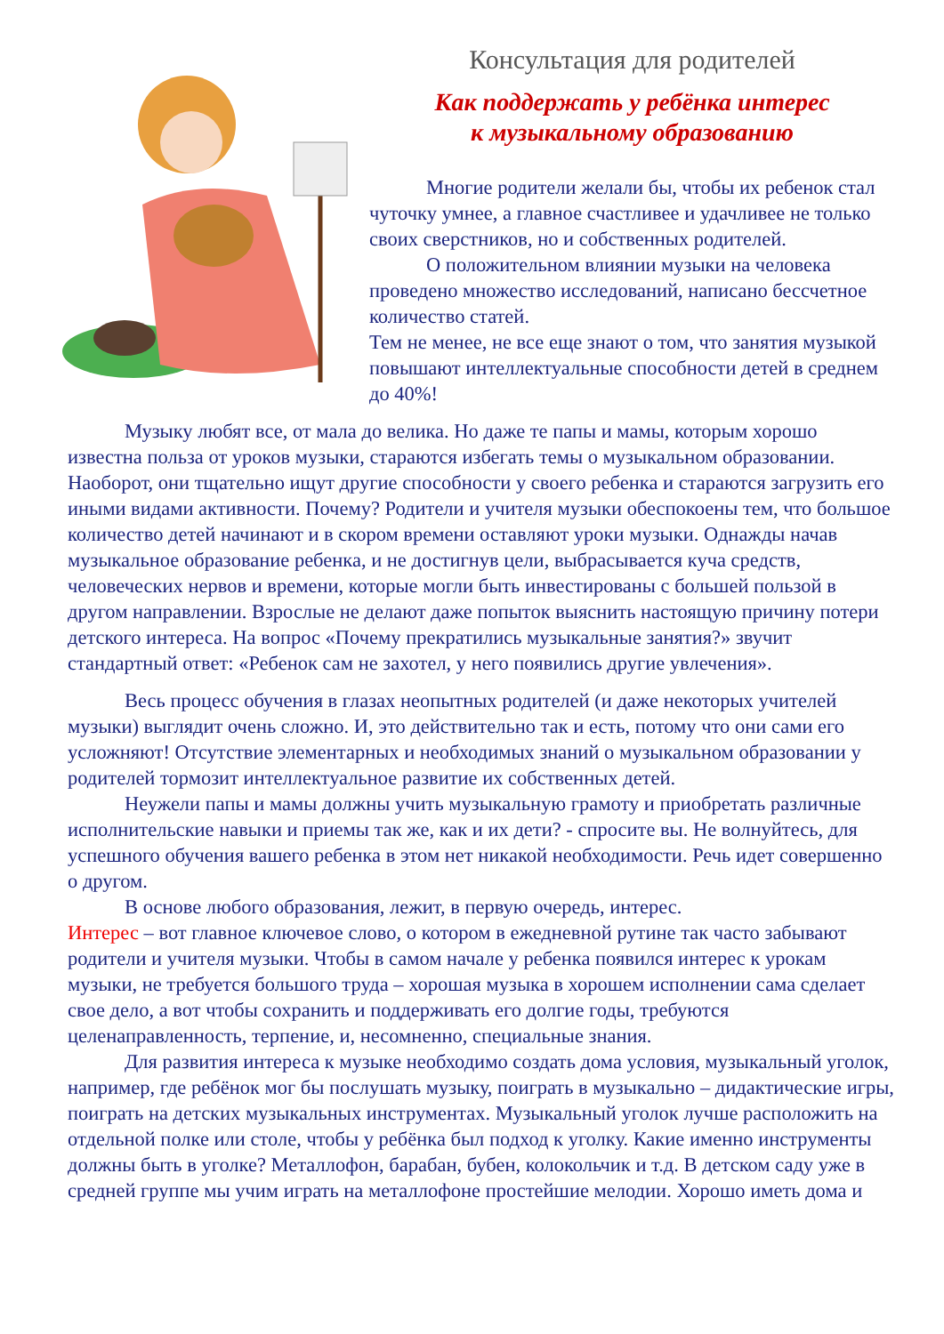Консультация для родителей
Как поддержать у ребёнка интерес
к музыкальному образованию
Многие родители желали бы, чтобы их ребенок стал чуточку умнее, а главное счастливее и удачливее не только своих сверстников, но и собственных родителей.
О положительном влиянии музыки на человека проведено множество исследований, написано бессчетное количество статей.
Тем не менее, не все еще знают о том, что занятия музыкой повышают интеллектуальные способности детей в среднем до 40%!
Музыку любят все, от мала до велика. Но даже те папы и мамы, которым хорошо известна польза от уроков музыки, стараются избегать темы о музыкальном образовании. Наоборот, они тщательно ищут другие способности у своего ребенка и стараются загрузить его иными видами активности. Почему? Родители и учителя музыки обеспокоены тем, что большое количество детей начинают и в скором времени оставляют уроки музыки. Однажды начав музыкальное образование ребенка, и не достигнув цели, выбрасывается куча средств, человеческих нервов и времени, которые могли быть инвестированы с большей пользой в другом направлении. Взрослые не делают даже попыток выяснить настоящую причину потери детского интереса. На вопрос «Почему прекратились музыкальные занятия?» звучит стандартный ответ: «Ребенок сам не захотел, у него появились другие увлечения».
Весь процесс обучения в глазах неопытных родителей (и даже некоторых учителей музыки) выглядит очень сложно. И, это действительно так и есть, потому что они сами его усложняют! Отсутствие элементарных и необходимых знаний о музыкальном образовании у родителей тормозит интеллектуальное развитие их собственных детей.
Неужели папы и мамы должны учить музыкальную грамоту и приобретать различные исполнительские навыки и приемы так же, как и их дети? - спросите вы. Не волнуйтесь, для успешного обучения вашего ребенка в этом нет никакой необходимости. Речь идет совершенно о другом.
В основе любого образования, лежит, в первую очередь, интерес.
Интерес – вот главное ключевое слово, о котором в ежедневной рутине так часто забывают родители и учителя музыки. Чтобы в самом начале у ребенка появился интерес к урокам музыки, не требуется большого труда – хорошая музыка в хорошем исполнении сама сделает свое дело, а вот чтобы сохранить и поддерживать его долгие годы, требуются целенаправленность, терпение, и, несомненно, специальные знания.
Для развития интереса к музыке необходимо создать дома условия, музыкальный уголок, например, где ребёнок мог бы послушать музыку, поиграть в музыкально – дидактические игры, поиграть на детских музыкальных инструментах. Музыкальный уголок лучше расположить на отдельной полке или столе, чтобы у ребёнка был подход к уголку. Какие именно инструменты должны быть в уголке? Металлофон, барабан, бубен, колокольчик и т.д. В детском саду уже в средней группе мы учим играть на металлофоне простейшие мелодии. Хорошо иметь дома и